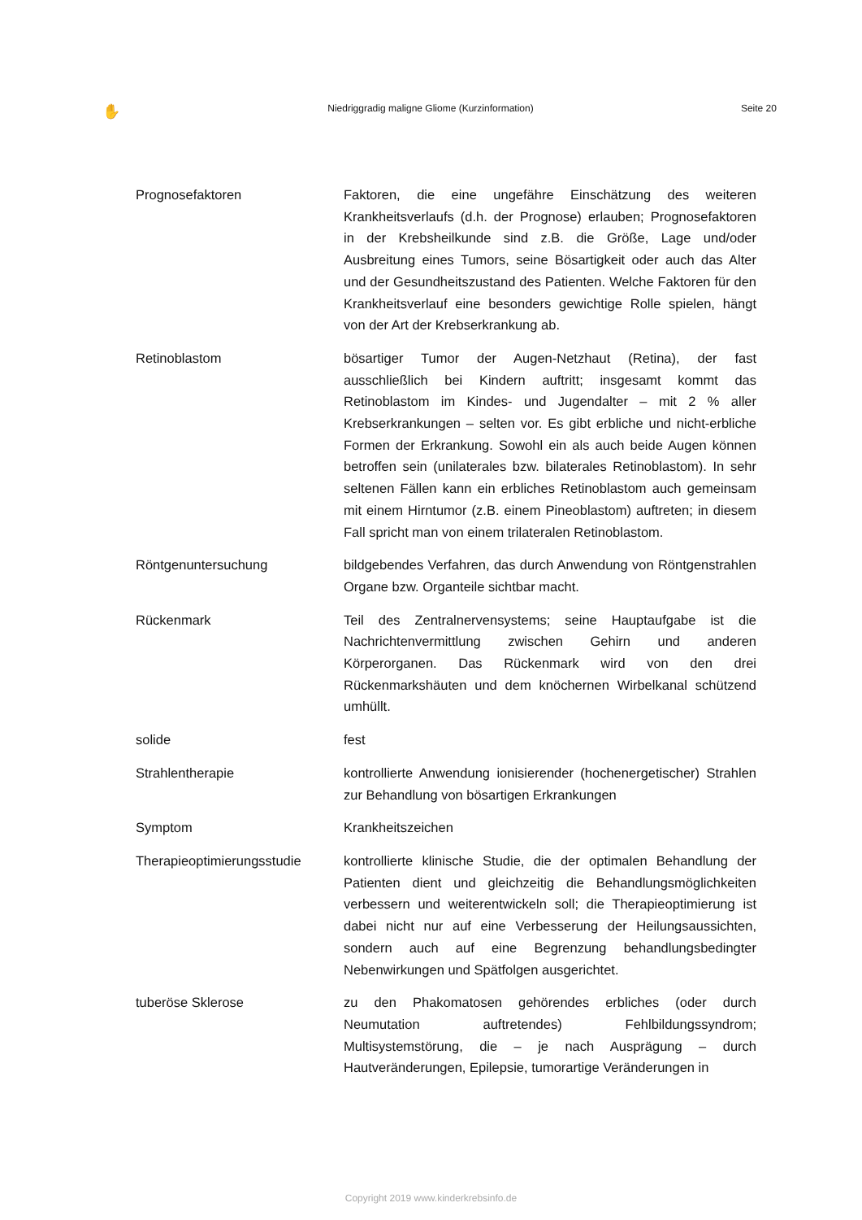✋ Niedriggradig maligne Gliome (Kurzinformation) Seite 20
Prognosefaktoren Faktoren, die eine ungefähre Einschätzung des weiteren Krankheitsverlaufs (d.h. der Prognose) erlauben; Prognosefaktoren in der Krebsheilkunde sind z.B. die Größe, Lage und/oder Ausbreitung eines Tumors, seine Bösartigkeit oder auch das Alter und der Gesundheitszustand des Patienten. Welche Faktoren für den Krankheitsverlauf eine besonders gewichtige Rolle spielen, hängt von der Art der Krebserkrankung ab.
Retinoblastom bösartiger Tumor der Augen-Netzhaut (Retina), der fast ausschließlich bei Kindern auftritt; insgesamt kommt das Retinoblastom im Kindes- und Jugendalter – mit 2 % aller Krebserkrankungen – selten vor. Es gibt erbliche und nicht-erbliche Formen der Erkrankung. Sowohl ein als auch beide Augen können betroffen sein (unilaterales bzw. bilaterales Retinoblastom). In sehr seltenen Fällen kann ein erbliches Retinoblastom auch gemeinsam mit einem Hirntumor (z.B. einem Pineoblastom) auftreten; in diesem Fall spricht man von einem trilateralen Retinoblastom.
Röntgenuntersuchung bildgebendes Verfahren, das durch Anwendung von Röntgenstrahlen Organe bzw. Organteile sichtbar macht.
Rückenmark Teil des Zentralnervensystems; seine Hauptaufgabe ist die Nachrichtenvermittlung zwischen Gehirn und anderen Körperorganen. Das Rückenmark wird von den drei Rückenmarkshäuten und dem knöchernen Wirbelkanal schützend umhüllt.
solide fest
Strahlentherapie kontrollierte Anwendung ionisierender (hochenergetischer) Strahlen zur Behandlung von bösartigen Erkrankungen
Symptom Krankheitszeichen
Therapieoptimierungsstudie
kontrollierte klinische Studie, die der optimalen Behandlung der Patienten dient und gleichzeitig die Behandlungsmöglichkeiten verbessern und weiterentwickeln soll; die Therapieoptimierung ist dabei nicht nur auf eine Verbesserung der Heilungsaussichten, sondern auch auf eine Begrenzung behandlungsbedingter Nebenwirkungen und Spätfolgen ausgerichtet.
tuberöse Sklerose zu den Phakomatosen gehörendes erbliches (oder durch Neumutation auftretendes) Fehlbildungssyndrom; Multisystemstörung, die – je nach Ausprägung – durch Hautveränderungen, Epilepsie, tumorartige Veränderungen in
Copyright 2019 www.kinderkrebsinfo.de